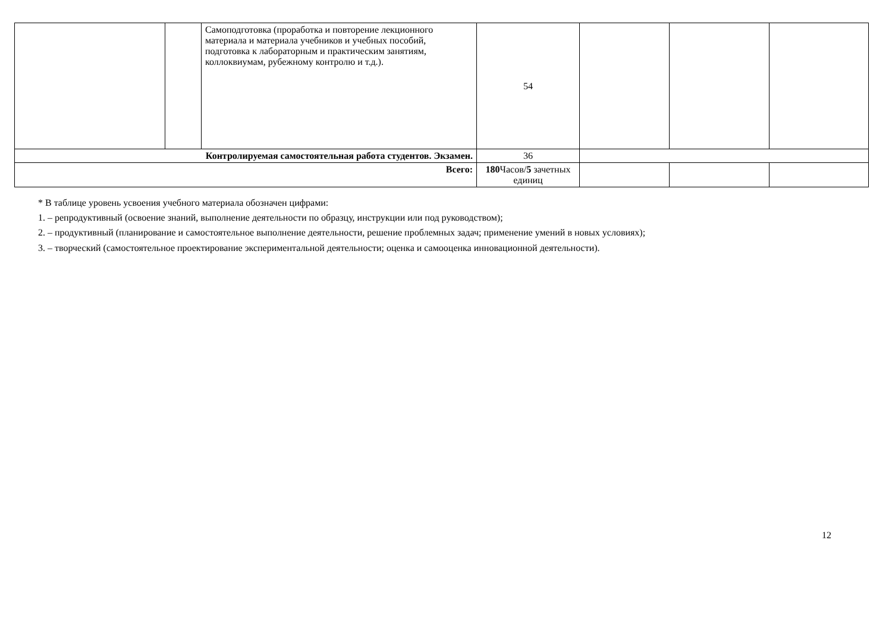| | | Самоподготовка (проработка и повторение лекционного материала и материала учебников и учебных пособий, подготовка к лабораторным и практическим занятиям, коллоквиумам, рубежному контролю и т.д.). | 54 | | | |
| Контролируемая самостоятельная работа студентов. Экзамен. | | | 36 | | | |
| Всего: | | | 180 Часов/ 5 зачетных единиц | | | |
* В таблице уровень усвоения учебного материала обозначен цифрами:
1. – репродуктивный (освоение знаний, выполнение деятельности по образцу, инструкции или под руководством);
2. – продуктивный (планирование и самостоятельное выполнение деятельности, решение проблемных задач; применение умений в новых условиях);
3. – творческий (самостоятельное проектирование экспериментальной деятельности; оценка и самооценка инновационной деятельности).
12